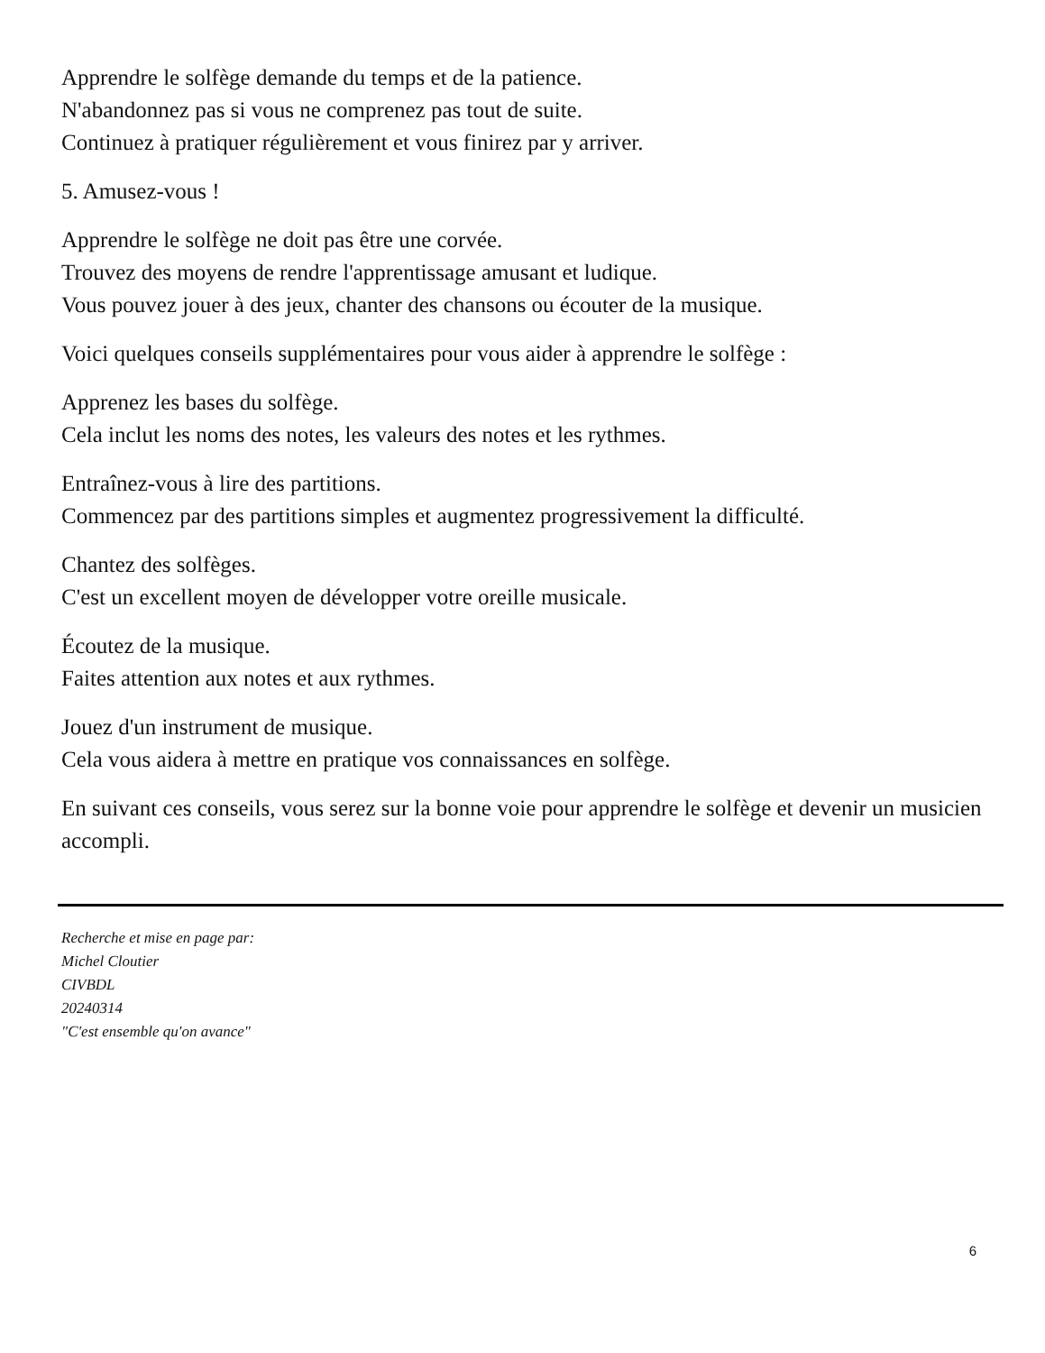Apprendre le solfège demande du temps et de la patience.
N'abandonnez pas si vous ne comprenez pas tout de suite.
Continuez à pratiquer régulièrement et vous finirez par y arriver.
5. Amusez-vous !
Apprendre le solfège ne doit pas être une corvée.
Trouvez des moyens de rendre l'apprentissage amusant et ludique.
Vous pouvez jouer à des jeux, chanter des chansons ou écouter de la musique.
Voici quelques conseils supplémentaires pour vous aider à apprendre le solfège :
Apprenez les bases du solfège.
Cela inclut les noms des notes, les valeurs des notes et les rythmes.
Entraînez-vous à lire des partitions.
Commencez par des partitions simples et augmentez progressivement la difficulté.
Chantez des solfèges.
C'est un excellent moyen de développer votre oreille musicale.
Écoutez de la musique.
Faites attention aux notes et aux rythmes.
Jouez d'un instrument de musique.
Cela vous aidera à mettre en pratique vos connaissances en solfège.
En suivant ces conseils, vous serez sur la bonne voie pour apprendre le solfège et devenir un musicien accompli.
Recherche et mise en page par:
Michel Cloutier
CIVBDL
20240314
"C'est ensemble qu'on avance"
6